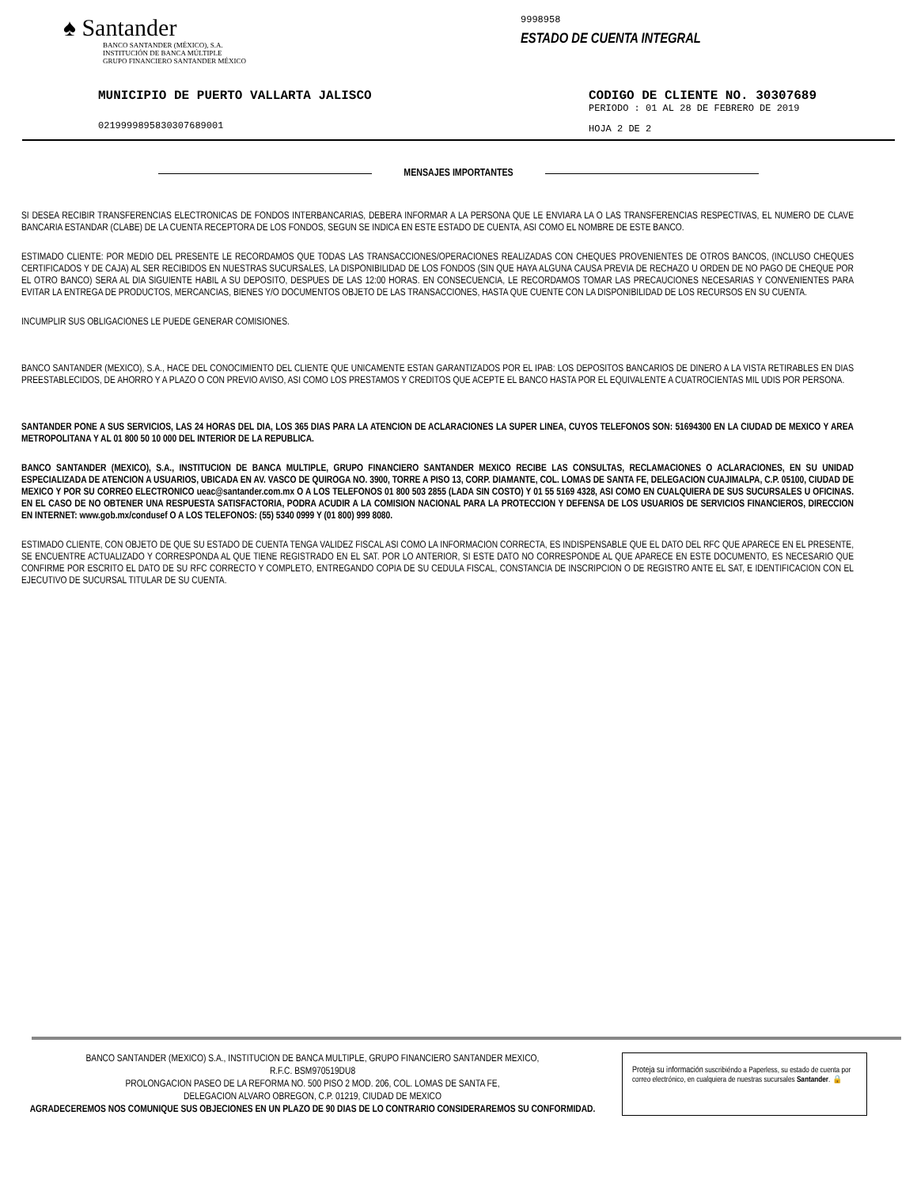♠ Santander
BANCO SANTANDER (MÉXICO), S.A.
INSTITUCIÓN DE BANCA MÚLTIPLE
GRUPO FINANCIERO SANTANDER MÉXICO
9998958
ESTADO DE CUENTA INTEGRAL
MUNICIPIO DE PUERTO VALLARTA JALISCO
02199998958303076890​01
CODIGO DE CLIENTE NO. 30307689
PERIODO : 01 AL 28 DE FEBRERO DE 2019
HOJA 2 DE 2
MENSAJES IMPORTANTES
SI DESEA RECIBIR TRANSFERENCIAS ELECTRONICAS DE FONDOS INTERBANCARIAS, DEBERA INFORMAR A LA PERSONA QUE LE ENVIARA LA O LAS TRANSFERENCIAS RESPECTIVAS, EL NUMERO DE CLAVE BANCARIA ESTANDAR (CLABE) DE LA CUENTA RECEPTORA DE LOS FONDOS, SEGUN SE INDICA EN ESTE ESTADO DE CUENTA, ASI COMO EL NOMBRE DE ESTE BANCO.
ESTIMADO CLIENTE: POR MEDIO DEL PRESENTE LE RECORDAMOS QUE TODAS LAS TRANSACCIONES/OPERACIONES REALIZADAS CON CHEQUES PROVENIENTES DE OTROS BANCOS, (INCLUSO CHEQUES CERTIFICADOS Y DE CAJA) AL SER RECIBIDOS EN NUESTRAS SUCURSALES, LA DISPONIBILIDAD DE LOS FONDOS (SIN QUE HAYA ALGUNA CAUSA PREVIA DE RECHAZO U ORDEN DE NO PAGO DE CHEQUE POR EL OTRO BANCO) SERA AL DIA SIGUIENTE HABIL A SU DEPOSITO, DESPUES DE LAS 12:00 HORAS. EN CONSECUENCIA, LE RECORDAMOS TOMAR LAS PRECAUCIONES NECESARIAS Y CONVENIENTES PARA EVITAR LA ENTREGA DE PRODUCTOS, MERCANCIAS, BIENES Y/O DOCUMENTOS OBJETO DE LAS TRANSACCIONES, HASTA QUE CUENTE CON LA DISPONIBILIDAD DE LOS RECURSOS EN SU CUENTA.
INCUMPLIR SUS OBLIGACIONES LE PUEDE GENERAR COMISIONES.
BANCO SANTANDER (MEXICO), S.A., HACE DEL CONOCIMIENTO DEL CLIENTE QUE UNICAMENTE ESTAN GARANTIZADOS POR EL IPAB: LOS DEPOSITOS BANCARIOS DE DINERO A LA VISTA RETIRABLES EN DIAS PREESTABLECIDOS, DE AHORRO Y A PLAZO O CON PREVIO AVISO, ASI COMO LOS PRESTAMOS Y CREDITOS QUE ACEPTE EL BANCO HASTA POR EL EQUIVALENTE A CUATROCIENTAS MIL UDIS POR PERSONA.
SANTANDER PONE A SUS SERVICIOS, LAS 24 HORAS DEL DIA, LOS 365 DIAS PARA LA ATENCION DE ACLARACIONES LA SUPER LINEA, CUYOS TELEFONOS SON: 51694300 EN LA CIUDAD DE MEXICO Y AREA METROPOLITANA Y AL 01 800 50 10 000 DEL INTERIOR DE LA REPUBLICA.
BANCO SANTANDER (MEXICO), S.A., INSTITUCION DE BANCA MULTIPLE, GRUPO FINANCIERO SANTANDER MEXICO RECIBE LAS CONSULTAS, RECLAMACIONES O ACLARACIONES, EN SU UNIDAD ESPECIALIZADA DE ATENCION A USUARIOS, UBICADA EN AV. VASCO DE QUIROGA NO. 3900, TORRE A PISO 13, CORP. DIAMANTE, COL. LOMAS DE SANTA FE, DELEGACION CUAJIMALPA, C.P. 05100, CIUDAD DE MEXICO Y POR SU CORREO ELECTRONICO ueac@santander.com.mx O A LOS TELEFONOS 01 800 503 2855 (LADA SIN COSTO) Y 01 55 5169 4328, ASI COMO EN CUALQUIERA DE SUS SUCURSALES U OFICINAS. EN EL CASO DE NO OBTENER UNA RESPUESTA SATISFACTORIA, PODRA ACUDIR A LA COMISION NACIONAL PARA LA PROTECCION Y DEFENSA DE LOS USUARIOS DE SERVICIOS FINANCIEROS, DIRECCION EN INTERNET: www.gob.mx/condusef O A LOS TELEFONOS: (55) 5340 0999 Y (01 800) 999 8080.
ESTIMADO CLIENTE, CON OBJETO DE QUE SU ESTADO DE CUENTA TENGA VALIDEZ FISCAL ASI COMO LA INFORMACION CORRECTA, ES INDISPENSABLE QUE EL DATO DEL RFC QUE APARECE EN EL PRESENTE, SE ENCUENTRE ACTUALIZADO Y CORRESPONDA AL QUE TIENE REGISTRADO EN EL SAT. POR LO ANTERIOR, SI ESTE DATO NO CORRESPONDE AL QUE APARECE EN ESTE DOCUMENTO, ES NECESARIO QUE CONFIRME POR ESCRITO EL DATO DE SU RFC CORRECTO Y COMPLETO, ENTREGANDO COPIA DE SU CEDULA FISCAL, CONSTANCIA DE INSCRIPCION O DE REGISTRO ANTE EL SAT, E IDENTIFICACION CON EL EJECUTIVO DE SUCURSAL TITULAR DE SU CUENTA.
BANCO SANTANDER (MEXICO) S.A., INSTITUCION DE BANCA MULTIPLE, GRUPO FINANCIERO SANTANDER MEXICO,
R.F.C. BSM970519DU8
PROLONGACION PASEO DE LA REFORMA NO. 500 PISO 2 MOD. 206, COL. LOMAS DE SANTA FE,
DELEGACION ALVARO OBREGON, C.P. 01219, CIUDAD DE MEXICO
AGRADECEREMOS NOS COMUNIQUE SUS OBJECIONES EN UN PLAZO DE 90 DIAS DE LO CONTRARIO CONSIDERAREMOS SU CONFORMIDAD.
Proteja su información suscribiéndo a Paperless, su estado de cuenta por correo electrónico, en cualquiera de nuestras sucursales Santander. 🔒